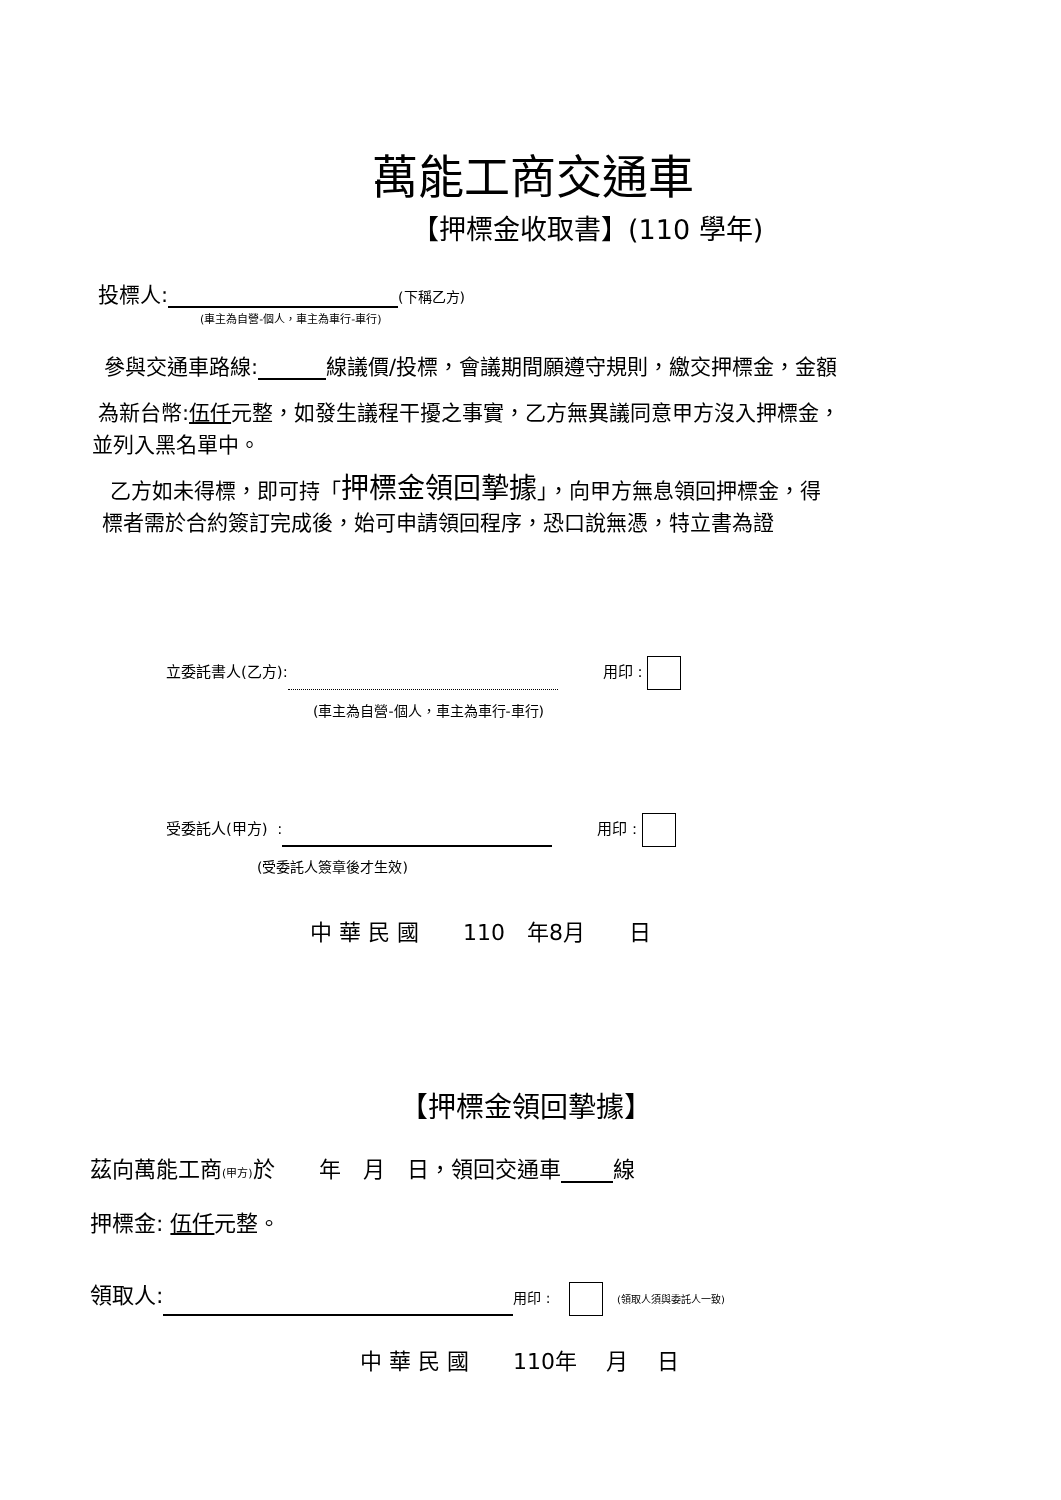萬能工商交通車
【押標金收取書】(110 學年)
投標人: (下稱乙方)
(車主為自營-個人，車主為車行-車行)
參與交通車路線: 線議價/投標，會議期間願遵守規則，繳交押標金，金額
為新台幣:伍仟元整，如發生議程干擾之事實，乙方無異議同意甲方沒入押標金，
並列入黑名單中。
乙方如未得標，即可持「押標金領回摯據」，向甲方無息領回押標金，得
標者需於合約簽訂完成後，始可申請領回程序，恐口說無憑，特立書為證
立委託書人(乙方): 　　　用印 :
(車主為自營-個人，車主為車行-車行)
受委託人(甲方) : 　　　用印 :
(受委託人簽章後才生效)
中 華 民 國　　110　年8月　　日
【押標金領回摯據】
茲向萬能工商(甲方) 於　　年　月　日，領回交通車 線
押標金: 伍仟元整。
領取人: 用印 :　 　(領取人須與委託人一致)
中 華 民 國　　110年　 月　 日